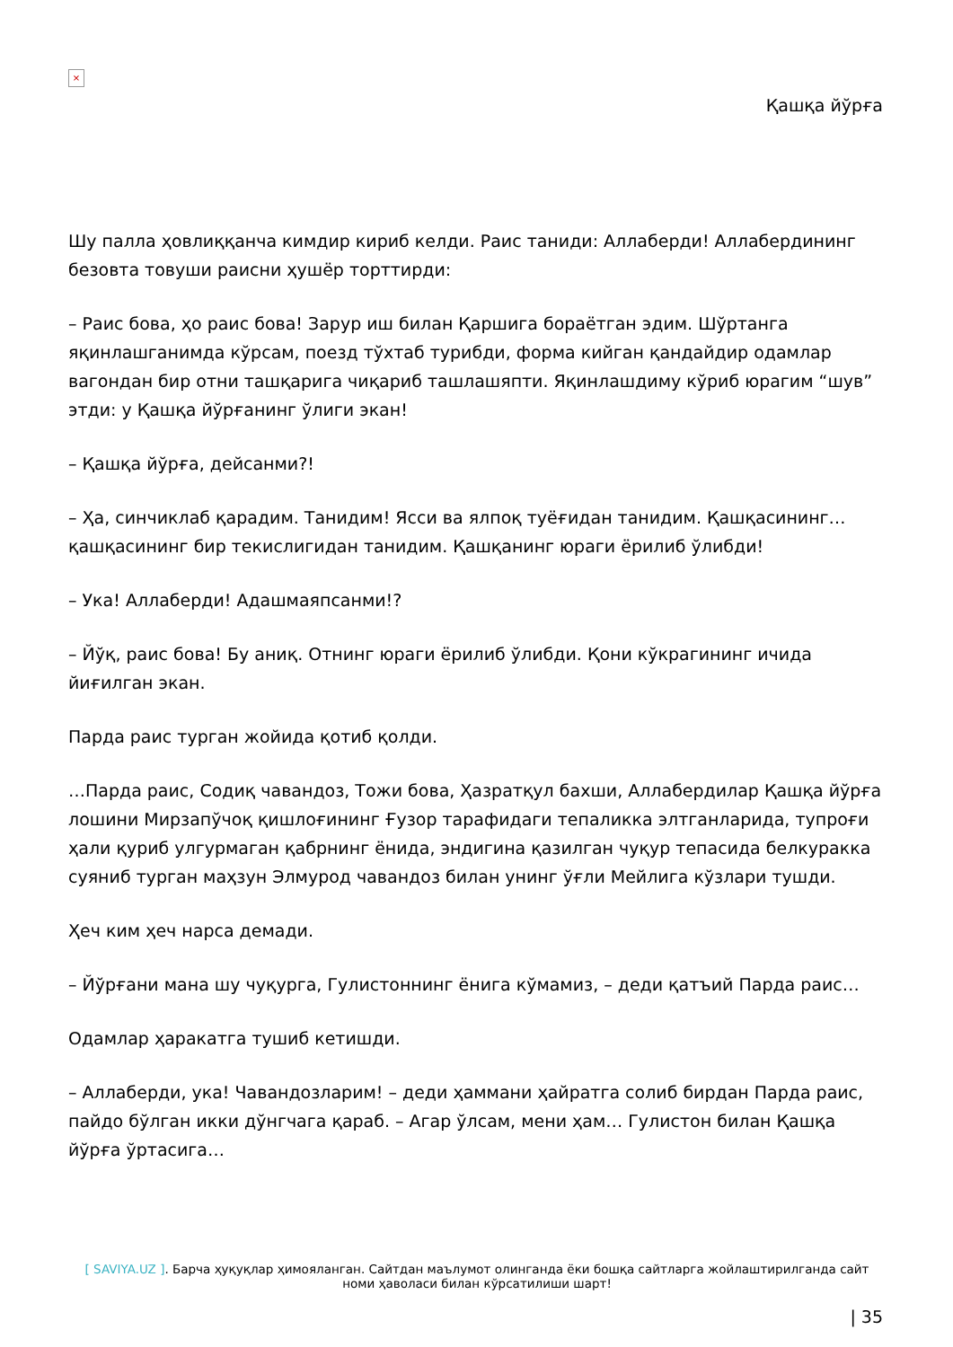×
Қашқа йўрға
Шу палла ҳовлиққанча кимдир кириб келди. Раис таниди: Аллаберди! Аллабердининг безовта товуши раисни ҳушёр торттирди:
– Раис бова, ҳо раис бова! Зарур иш билан Қаршига бораётган эдим. Шўртанга яқинлашганимда кўрсам, поезд тўхтаб турибди, форма кийган қандайдир одамлар вагондан бир отни ташқарига чиқариб ташлашяпти. Яқинлашдиму кўриб юрагим “шув” этди: у Қашқа йўрғанинг ўлиги экан!
– Қашқа йўрға, дейсанми?!
– Ҳа, синчиклаб қарадим. Танидим! Ясси ва ялпоқ туёғидан танидим. Қашқасининг… қашқасининг бир текислигидан танидим. Қашқанинг юраги ёрилиб ўлибди!
– Ука! Аллаберди! Адашмаяпсанми!?
– Йўқ, раис бова! Бу аниқ. Отнинг юраги ёрилиб ўлибди. Қони кўкрагининг ичида йиғилган экан.
Парда раис турган жойида қотиб қолди.
…Парда раис, Содиқ чавандоз, Тожи бова, Ҳазратқул бахши, Аллабердилар Қашқа йўрға лошини Мирзапўчоқ қишлоғининг Ғузор тарафидаги тепаликка элтганларида, тупроғи ҳали қуриб улгурмаган қабрнинг ёнида, эндигина қазилган чуқур тепасида белкуракка суяниб турган маҳзун Элмурод чавандоз билан унинг ўғли Мейлига кўзлари тушди.
Ҳеч ким ҳеч нарса демади.
– Йўрғани мана шу чуқурга, Гулистоннинг ёнига кўмамиз, – деди қатъий Парда раис…
Одамлар ҳаракатга тушиб кетишди.
– Аллаберди, ука! Чавандозларим! – деди ҳаммани ҳайратга солиб бирдан Парда раис, пайдо бўлган икки дўнгчага қараб. – Агар ўлсам, мени ҳам… Гулистон билан Қашқа йўрға ўртасига…
[ SAVIYA.UZ ]. Барча ҳуқуқлар ҳимояланган. Сайтдан маълумот олинганда ёки бошқа сайтларга жойлаштирилганда сайт номи ҳаволаси билан кўрсатилиши шарт!
| 35